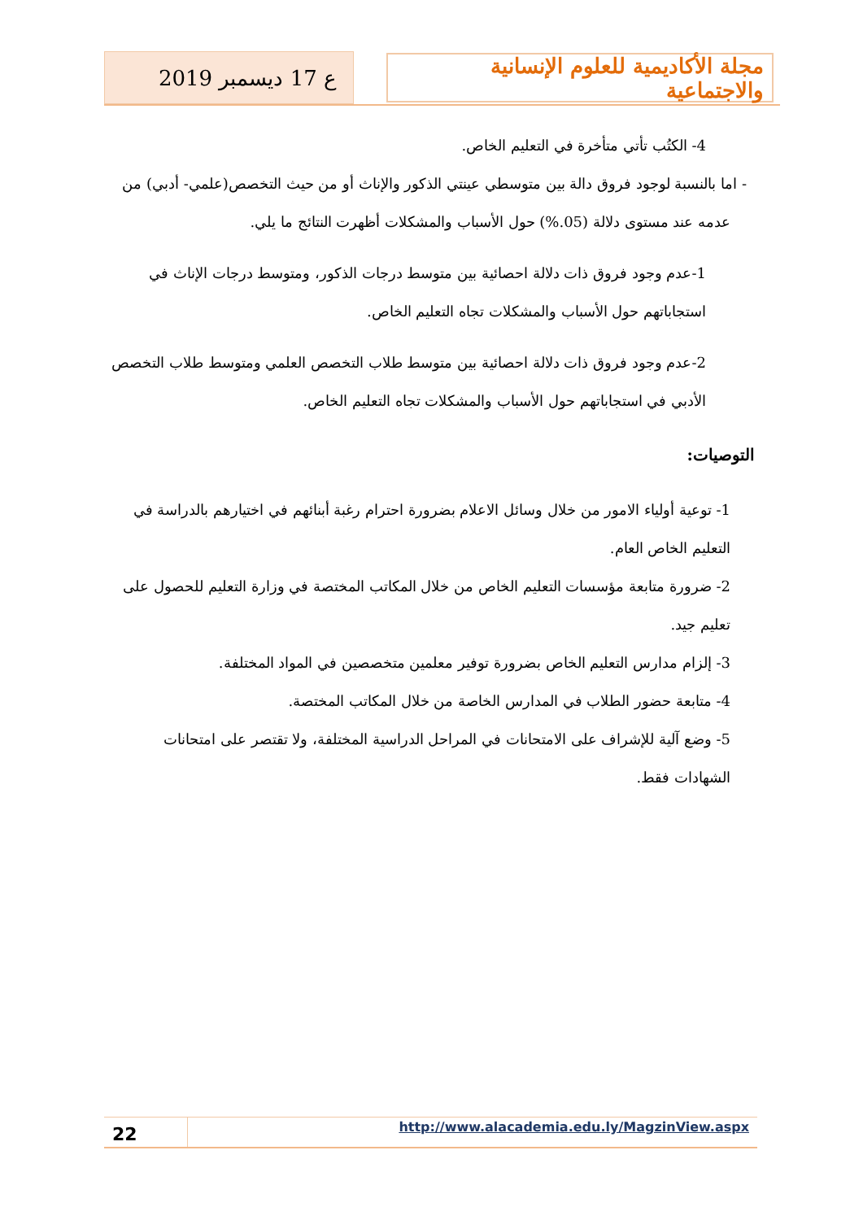مجلة الأكاديمية للعلوم الإنسانية والاجتماعية
ع 17 ديسمبر 2019
4- الكتُب تأتي متأخرة في التعليم الخاص.
- اما بالنسبة لوجود فروق دالة بين متوسطي عينتي الذكور والإناث أو من حيث التخصص(علمي- أدبي) من عدمه عند مستوى دلالة (05.%) حول الأسباب والمشكلات أظهرت النتائج ما يلي.
1-عدم وجود فروق ذات دلالة احصائية بين متوسط درجات الذكور، ومتوسط درجات الإناث في استجاباتهم حول الأسباب والمشكلات تجاه التعليم الخاص.
2-عدم وجود فروق ذات دلالة احصائية بين متوسط طلاب التخصص العلمي ومتوسط طلاب التخصص الأدبي في استجاباتهم حول الأسباب والمشكلات تجاه التعليم الخاص.
التوصيات:
1- توعية أولياء الامور من خلال وسائل الاعلام بضرورة احترام رغبة أبنائهم في اختيارهم بالدراسة في التعليم الخاص العام.
2- ضرورة متابعة مؤسسات التعليم الخاص من خلال المكاتب المختصة في وزارة التعليم للحصول على تعليم جيد.
3- إلزام مدارس التعليم الخاص بضرورة توفير معلمين متخصصين في المواد المختلفة.
4- متابعة حضور الطلاب في المدارس الخاصة من خلال المكاتب المختصة.
5- وضع آلية للإشراف على الامتحانات في المراحل الدراسية المختلفة، ولا تقتصر على امتحانات الشهادات فقط.
22
http://www.alacademia.edu.ly/MagzinView.aspx